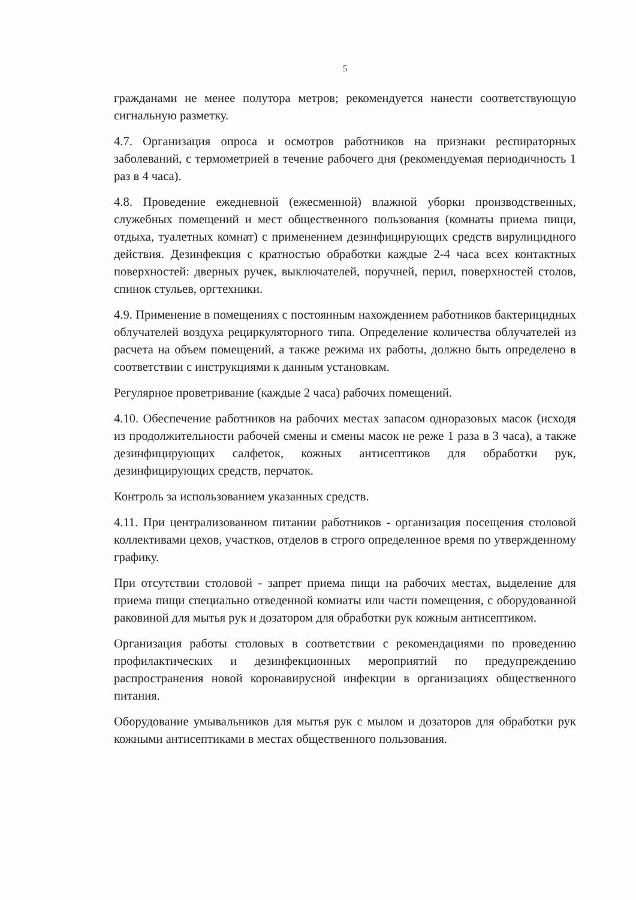5
гражданами не менее полутора метров; рекомендуется нанести соответствующую сигнальную разметку.
4.7. Организация опроса и осмотров работников на признаки респираторных заболеваний, с термометрией в течение рабочего дня (рекомендуемая периодичность 1 раз в 4 часа).
4.8. Проведение ежедневной (ежесменной) влажной уборки производственных, служебных помещений и мест общественного пользования (комнаты приема пищи, отдыха, туалетных комнат) с применением дезинфицирующих средств вирулицидного действия. Дезинфекция с кратностью обработки каждые 2-4 часа всех контактных поверхностей: дверных ручек, выключателей, поручней, перил, поверхностей столов, спинок стульев, оргтехники.
4.9. Применение в помещениях с постоянным нахождением работников бактерицидных облучателей воздуха рециркуляторного типа. Определение количества облучателей из расчета на объем помещений, а также режима их работы, должно быть определено в соответствии с инструкциями к данным установкам.
Регулярное проветривание (каждые 2 часа) рабочих помещений.
4.10. Обеспечение работников на рабочих местах запасом одноразовых масок (исходя из продолжительности рабочей смены и смены масок не реже 1 раза в 3 часа), а также дезинфицирующих салфеток, кожных антисептиков для обработки рук, дезинфицирующих средств, перчаток.
Контроль за использованием указанных средств.
4.11. При централизованном питании работников - организация посещения столовой коллективами цехов, участков, отделов в строго определенное время по утвержденному графику.
При отсутствии столовой - запрет приема пищи на рабочих местах, выделение для приема пищи специально отведенной комнаты или части помещения, с оборудованной раковиной для мытья рук и дозатором для обработки рук кожным антисептиком.
Организация работы столовых в соответствии с рекомендациями по проведению профилактических и дезинфекционных мероприятий по предупреждению распространения новой коронавирусной инфекции в организациях общественного питания.
Оборудование умывальников для мытья рук с мылом и дозаторов для обработки рук кожными антисептиками в местах общественного пользования.